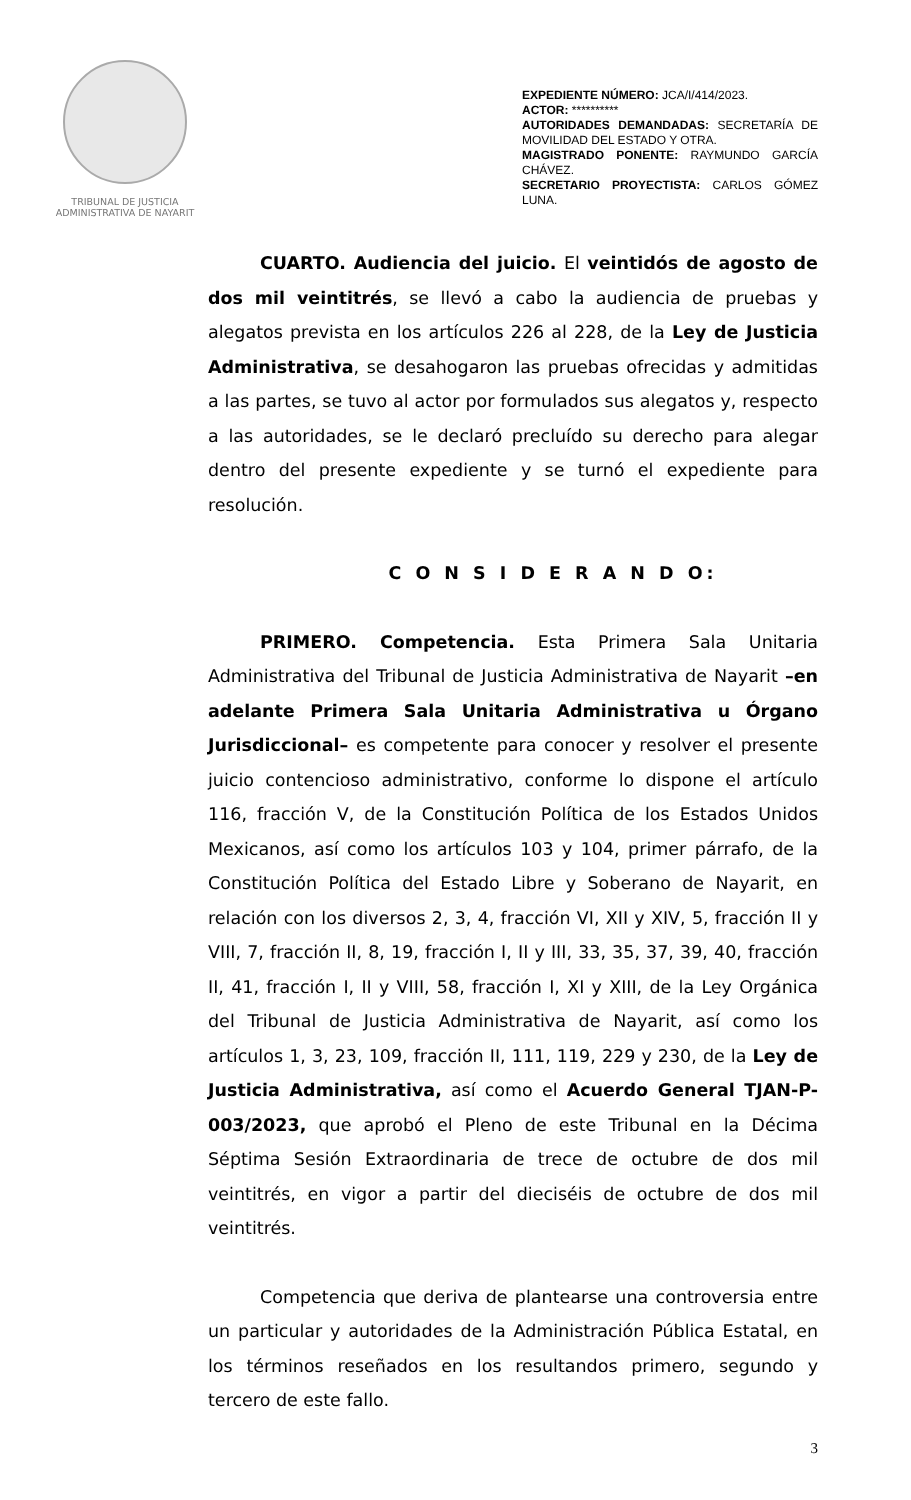TRIBUNAL DE JUSTICIA
ADMINISTRATIVA DE NAYARIT
EXPEDIENTE NÚMERO: JCA/I/414/2023.
ACTOR: **********
AUTORIDADES DEMANDADAS: SECRETARÍA DE MOVILIDAD DEL ESTADO Y OTRA.
MAGISTRADO PONENTE: RAYMUNDO GARCÍA CHÁVEZ.
SECRETARIO PROYECTISTA: CARLOS GÓMEZ LUNA.
CUARTO. Audiencia del juicio. El veintidós de agosto de dos mil veintitrés, se llevó a cabo la audiencia de pruebas y alegatos prevista en los artículos 226 al 228, de la Ley de Justicia Administrativa, se desahogaron las pruebas ofrecidas y admitidas a las partes, se tuvo al actor por formulados sus alegatos y, respecto a las autoridades, se le declaró precluído su derecho para alegar dentro del presente expediente y se turnó el expediente para resolución.
C O N S I D E R A N D O:
PRIMERO. Competencia. Esta Primera Sala Unitaria Administrativa del Tribunal de Justicia Administrativa de Nayarit –en adelante Primera Sala Unitaria Administrativa u Órgano Jurisdiccional– es competente para conocer y resolver el presente juicio contencioso administrativo, conforme lo dispone el artículo 116, fracción V, de la Constitución Política de los Estados Unidos Mexicanos, así como los artículos 103 y 104, primer párrafo, de la Constitución Política del Estado Libre y Soberano de Nayarit, en relación con los diversos 2, 3, 4, fracción VI, XII y XIV, 5, fracción II y VIII, 7, fracción II, 8, 19, fracción I, II y III, 33, 35, 37, 39, 40, fracción II, 41, fracción I, II y VIII, 58, fracción I, XI y XIII, de la Ley Orgánica del Tribunal de Justicia Administrativa de Nayarit, así como los artículos 1, 3, 23, 109, fracción II, 111, 119, 229 y 230, de la Ley de Justicia Administrativa, así como el Acuerdo General TJAN-P-003/2023, que aprobó el Pleno de este Tribunal en la Décima Séptima Sesión Extraordinaria de trece de octubre de dos mil veintitrés, en vigor a partir del dieciséis de octubre de dos mil veintitrés.
Competencia que deriva de plantearse una controversia entre un particular y autoridades de la Administración Pública Estatal, en los términos reseñados en los resultandos primero, segundo y tercero de este fallo.
3